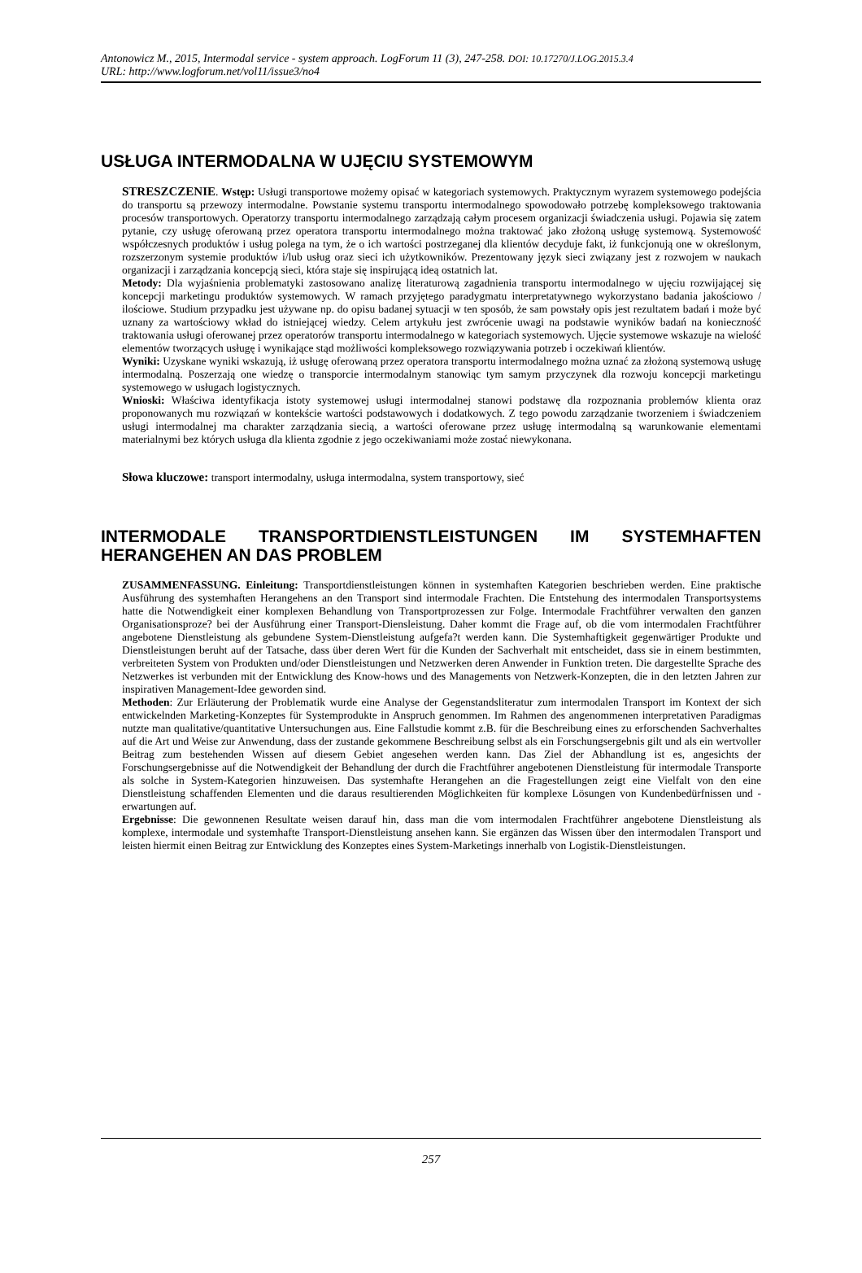Antonowicz M., 2015, Intermodal service - system approach. LogForum 11 (3), 247-258. DOI: 10.17270/J.LOG.2015.3.4
URL: http://www.logforum.net/vol11/issue3/no4
USŁUGA INTERMODALNA W UJĘCIU SYSTEMOWYM
STRESZCZENIE. Wstęp: Usługi transportowe możemy opisać w kategoriach systemowych. Praktycznym wyrazem systemowego podejścia do transportu są przewozy intermodalne. Powstanie systemu transportu intermodalnego spowodowało potrzebę kompleksowego traktowania procesów transportowych. Operatorzy transportu intermodalnego zarządzają całym procesem organizacji świadczenia usługi. Pojawia się zatem pytanie, czy usługę oferowaną przez operatora transportu intermodalnego można traktować jako złożoną usługę systemową. Systemowość współczesnych produktów i usług polega na tym, że o ich wartości postrzeganej dla klientów decyduje fakt, iż funkcjonują one w określonym, rozszerzonym systemie produktów i/lub usług oraz sieci ich użytkowników. Prezentowany język sieci związany jest z rozwojem w naukach organizacji i zarządzania koncepcją sieci, która staje się inspirującą ideą ostatnich lat.
Metody: Dla wyjaśnienia problematyki zastosowano analizę literaturową zagadnienia transportu intermodalnego w ujęciu rozwijającej się koncepcji marketingu produktów systemowych. W ramach przyjętego paradygmatu interpretatywnego wykorzystano badania jakościowo / ilościowe. Studium przypadku jest używane np. do opisu badanej sytuacji w ten sposób, że sam powstały opis jest rezultatem badań i może być uznany za wartościowy wkład do istniejącej wiedzy. Celem artykułu jest zwrócenie uwagi na podstawie wyników badań na konieczność traktowania usługi oferowanej przez operatorów transportu intermodalnego w kategoriach systemowych. Ujęcie systemowe wskazuje na wielość elementów tworzących usługę i wynikające stąd możliwości kompleksowego rozwiązywania potrzeb i oczekiwań klientów.
Wyniki: Uzyskane wyniki wskazują, iż usługę oferowaną przez operatora transportu intermodalnego można uznać za złożoną systemową usługę intermodalną. Poszerzają one wiedzę o transporcie intermodalnym stanowiąc tym samym przyczynek dla rozwoju koncepcji marketingu systemowego w usługach logistycznych.
Wnioski: Właściwa identyfikacja istoty systemowej usługi intermodalnej stanowi podstawę dla rozpoznania problemów klienta oraz proponowanych mu rozwiązań w kontekście wartości podstawowych i dodatkowych. Z tego powodu zarządzanie tworzeniem i świadczeniem usługi intermodalnej ma charakter zarządzania siecią, a wartości oferowane przez usługę intermodalną są warunkowanie elementami materialnymi bez których usługa dla klienta zgodnie z jego oczekiwaniami może zostać niewykonana.
Słowa kluczowe: transport intermodalny, usługa intermodalna, system transportowy, sieć
INTERMODALE TRANSPORTDIENSTLEISTUNGEN IM SYSTEMHAFTEN HERANGEHEN AN DAS PROBLEM
ZUSAMMENFASSUNG. Einleitung: Transportdienstleistungen können in systemhaften Kategorien beschrieben werden. Eine praktische Ausführung des systemhaften Herangehens an den Transport sind intermodale Frachten. Die Entstehung des intermodalen Transportsystems hatte die Notwendigkeit einer komplexen Behandlung von Transportprozessen zur Folge. Intermodale Frachtführer verwalten den ganzen Organisationsproze? bei der Ausführung einer Transport-Diensleistung. Daher kommt die Frage auf, ob die vom intermodalen Frachtführer angebotene Dienstleistung als gebundene System-Dienstleistung aufgefa?t werden kann. Die Systemhaftigkeit gegenwärtiger Produkte und Dienstleistungen beruht auf der Tatsache, dass über deren Wert für die Kunden der Sachverhalt mit entscheidet, dass sie in einem bestimmten, verbreiteten System von Produkten und/oder Dienstleistungen und Netzwerken deren Anwender in Funktion treten. Die dargestellte Sprache des Netzwerkes ist verbunden mit der Entwicklung des Know-hows und des Managements von Netzwerk-Konzepten, die in den letzten Jahren zur inspirativen Management-Idee geworden sind.
Methoden: Zur Erläuterung der Problematik wurde eine Analyse der Gegenstandsliteratur zum intermodalen Transport im Kontext der sich entwickelnden Marketing-Konzeptes für Systemprodukte in Anspruch genommen. Im Rahmen des angenommenen interpretativen Paradigmas nutzte man qualitative/quantitative Untersuchungen aus. Eine Fallstudie kommt z.B. für die Beschreibung eines zu erforschenden Sachverhaltes auf die Art und Weise zur Anwendung, dass der zustande gekommene Beschreibung selbst als ein Forschungsergebnis gilt und als ein wertvoller Beitrag zum bestehenden Wissen auf diesem Gebiet angesehen werden kann. Das Ziel der Abhandlung ist es, angesichts der Forschungsergebnisse auf die Notwendigkeit der Behandlung der durch die Frachtführer angebotenen Dienstleistung für intermodale Transporte als solche in System-Kategorien hinzuweisen. Das systemhafte Herangehen an die Fragestellungen zeigt eine Vielfalt von den eine Dienstleistung schaffenden Elementen und die daraus resultierenden Möglichkeiten für komplexe Lösungen von Kundenbedürfnissen und -erwartungen auf.
Ergebnisse: Die gewonnenen Resultate weisen darauf hin, dass man die vom intermodalen Frachtführer angebotene Dienstleistung als komplexe, intermodale und systemhafte Transport-Dienstleistung ansehen kann. Sie ergänzen das Wissen über den intermodalen Transport und leisten hiermit einen Beitrag zur Entwicklung des Konzeptes eines System-Marketings innerhalb von Logistik-Dienstleistungen.
257